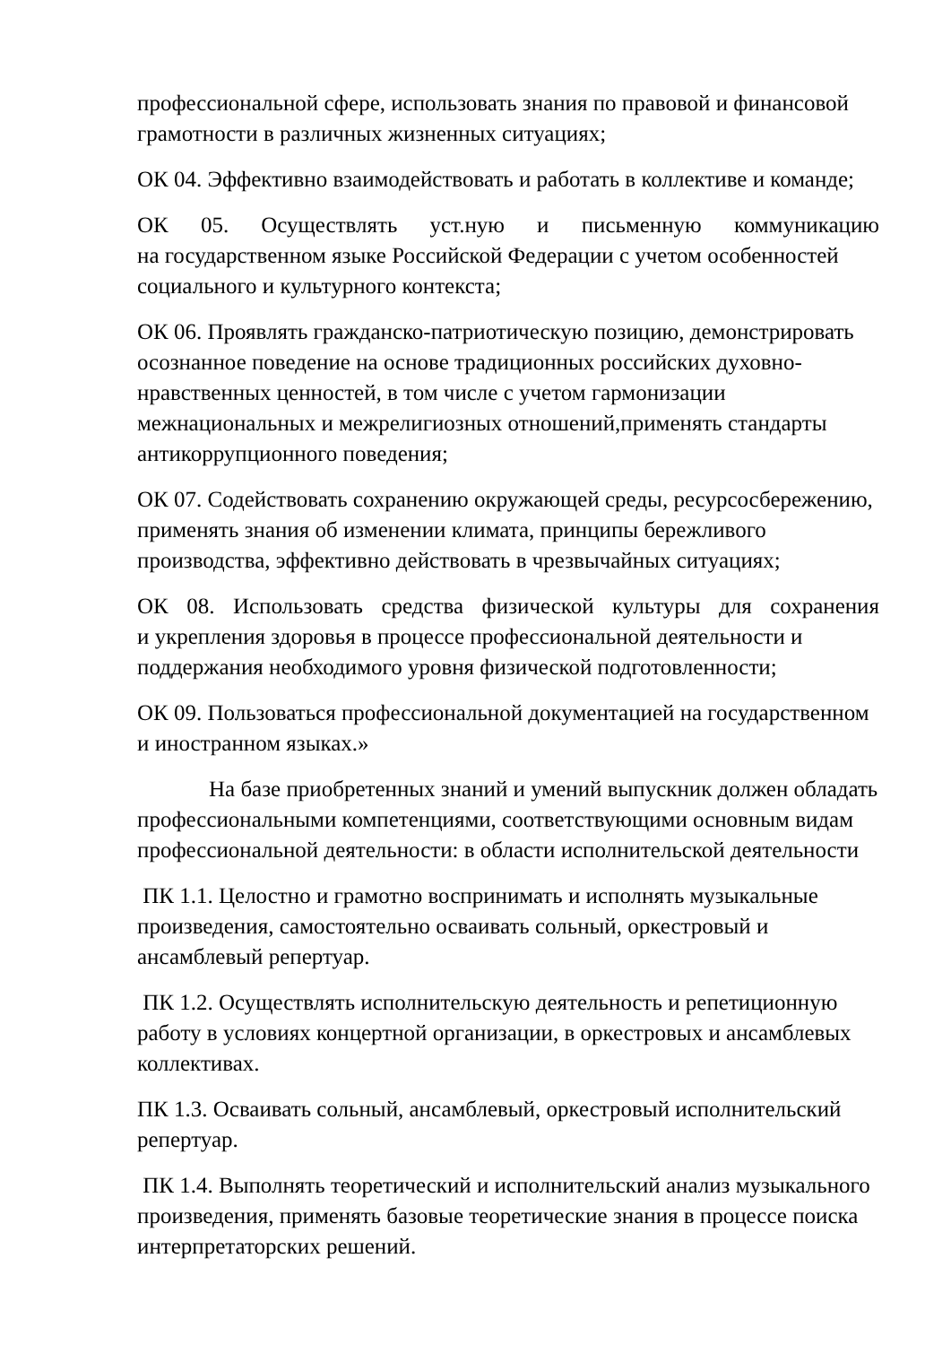профессиональной сфере, использовать знания по правовой и финансовой грамотности в различных жизненных ситуациях;
ОК 04. Эффективно взаимодействовать и работать в коллективе и команде;
ОК 05. Осуществлять уст.ную и письменную коммуникацию
на государственном языке Российской Федерации с учетом особенностей социального и культурного контекста;
ОК 06. Проявлять гражданско-патриотическую позицию, демонстрировать осознанное поведение на основе традиционных российских духовно-
нравственных ценностей, в том числе с учетом гармонизации межнациональных и межрелигиозных отношений,применять стандарты антикоррупционного поведения;
ОК 07. Содействовать сохранению окружающей среды, ресурсосбережению, применять знания об изменении климата, принципы бережливого производства, эффективно действовать в чрезвычайных ситуациях;
ОК 08. Использовать средства физической культуры для сохранения
и укрепления здоровья в процессе профессиональной деятельности и поддержания необходимого уровня физической подготовленности;
ОК 09. Пользоваться профессиональной документацией на государственном и иностранном языках.»
На базе приобретенных знаний и умений выпускник должен обладать профессиональными компетенциями, соответствующими основным видам профессиональной деятельности: в области исполнительской деятельности
ПК 1.1. Целостно и грамотно воспринимать и исполнять музыкальные произведения, самостоятельно осваивать сольный, оркестровый и ансамблевый репертуар.
ПК 1.2. Осуществлять исполнительскую деятельность и репетиционную работу в условиях концертной организации, в оркестровых и ансамблевых коллективах.
ПК 1.3. Осваивать сольный, ансамблевый, оркестровый исполнительский репертуар.
ПК 1.4. Выполнять теоретический и исполнительский анализ музыкального произведения, применять базовые теоретические знания в процессе поиска интерпретаторских решений.